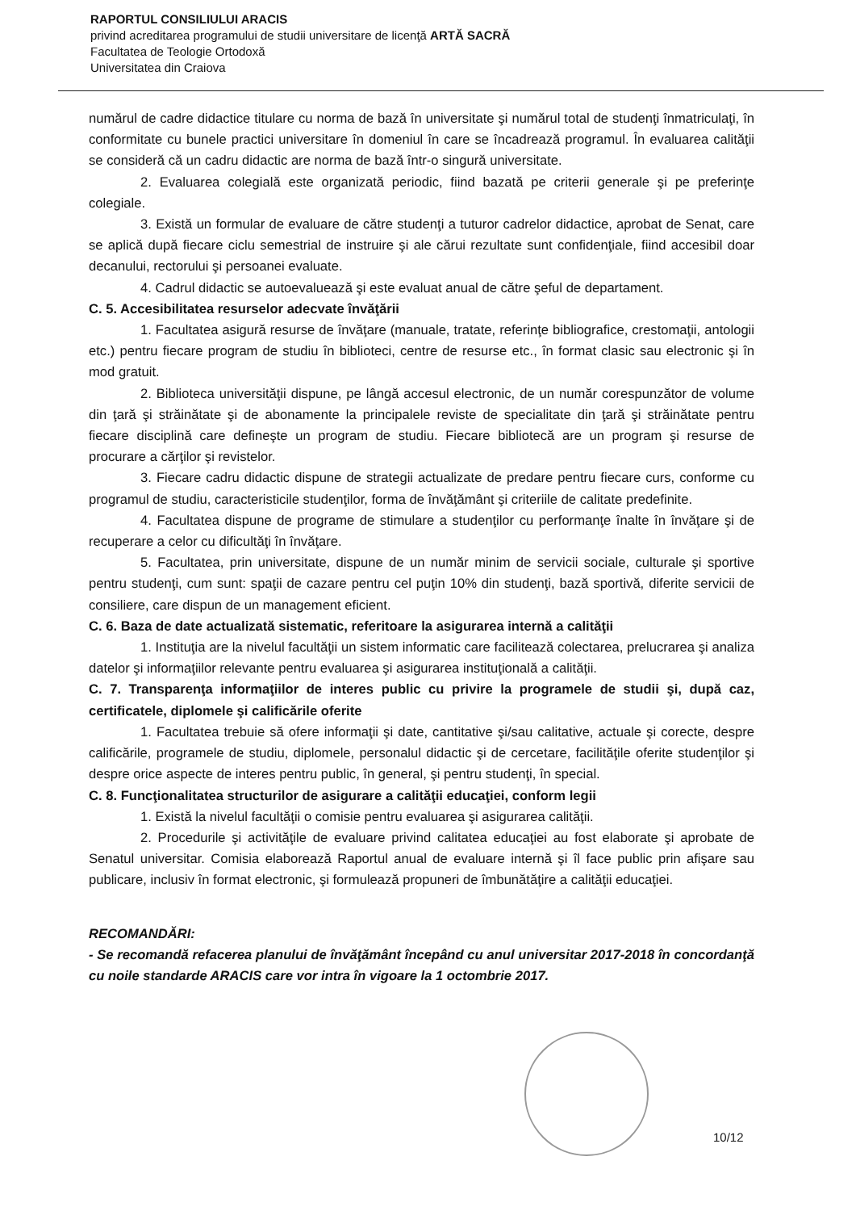RAPORTUL CONSILIULUI ARACIS
privind acreditarea programului de studii universitare de licenţă ARTĂ SACRĂ
Facultatea de Teologie Ortodoxă
Universitatea din Craiova
numărul de cadre didactice titulare cu norma de bază în universitate şi numărul total de studenţi înmatriculaţi, în conformitate cu bunele practici universitare în domeniul în care se încadrează programul. În evaluarea calităţii se consideră că un cadru didactic are norma de bază într-o singură universitate.
2. Evaluarea colegială este organizată periodic, fiind bazată pe criterii generale şi pe preferinţe colegiale.
3. Există un formular de evaluare de către studenţi a tuturor cadrelor didactice, aprobat de Senat, care se aplică după fiecare ciclu semestrial de instruire şi ale cărui rezultate sunt confidenţiale, fiind accesibil doar decanului, rectorului şi persoanei evaluate.
4. Cadrul didactic se autoevaluează şi este evaluat anual de către şeful de departament.
C. 5. Accesibilitatea resurselor adecvate învăţării
1. Facultatea asigură resurse de învăţare (manuale, tratate, referinţe bibliografice, crestomaţii, antologii etc.) pentru fiecare program de studiu în biblioteci, centre de resurse etc., în format clasic sau electronic şi în mod gratuit.
2. Biblioteca universităţii dispune, pe lângă accesul electronic, de un număr corespunzător de volume din ţară şi străinătate şi de abonamente la principalele reviste de specialitate din ţară şi străinătate pentru fiecare disciplină care defineşte un program de studiu. Fiecare bibliotecă are un program şi resurse de procurare a cărţilor şi revistelor.
3. Fiecare cadru didactic dispune de strategii actualizate de predare pentru fiecare curs, conforme cu programul de studiu, caracteristicile studenţilor, forma de învăţământ şi criteriile de calitate predefinite.
4. Facultatea dispune de programe de stimulare a studenţilor cu performanţe înalte în învăţare şi de recuperare a celor cu dificultăţi în învăţare.
5. Facultatea, prin universitate, dispune de un număr minim de servicii sociale, culturale şi sportive pentru studenţi, cum sunt: spaţii de cazare pentru cel puţin 10% din studenţi, bază sportivă, diferite servicii de consiliere, care dispun de un management eficient.
C. 6. Baza de date actualizată sistematic, referitoare la asigurarea internă a calităţii
1. Instituţia are la nivelul facultăţii un sistem informatic care facilitează colectarea, prelucrarea şi analiza datelor şi informaţiilor relevante pentru evaluarea şi asigurarea instituţională a calităţii.
C. 7. Transparenţa informaţiilor de interes public cu privire la programele de studii şi, după caz, certificatele, diplomele şi calificările oferite
1. Facultatea trebuie să ofere informaţii şi date, cantitative şi/sau calitative, actuale şi corecte, despre calificările, programele de studiu, diplomele, personalul didactic şi de cercetare, facilităţile oferite studenţilor şi despre orice aspecte de interes pentru public, în general, şi pentru studenţi, în special.
C. 8. Funcţionalitatea structurilor de asigurare a calităţii educaţiei, conform legii
1. Există la nivelul facultăţii o comisie pentru evaluarea şi asigurarea calităţii.
2. Procedurile şi activităţile de evaluare privind calitatea educaţiei au fost elaborate şi aprobate de Senatul universitar. Comisia elaborează Raportul anual de evaluare internă şi îl face public prin afişare sau publicare, inclusiv în format electronic, şi formulează propuneri de îmbunătăţire a calităţii educaţiei.
RECOMANDĂRI:
- Se recomandă refacerea planului de învăţământ începând cu anul universitar 2017-2018 în concordanţă cu noile standarde ARACIS care vor intra în vigoare la 1 octombrie 2017.
10/12